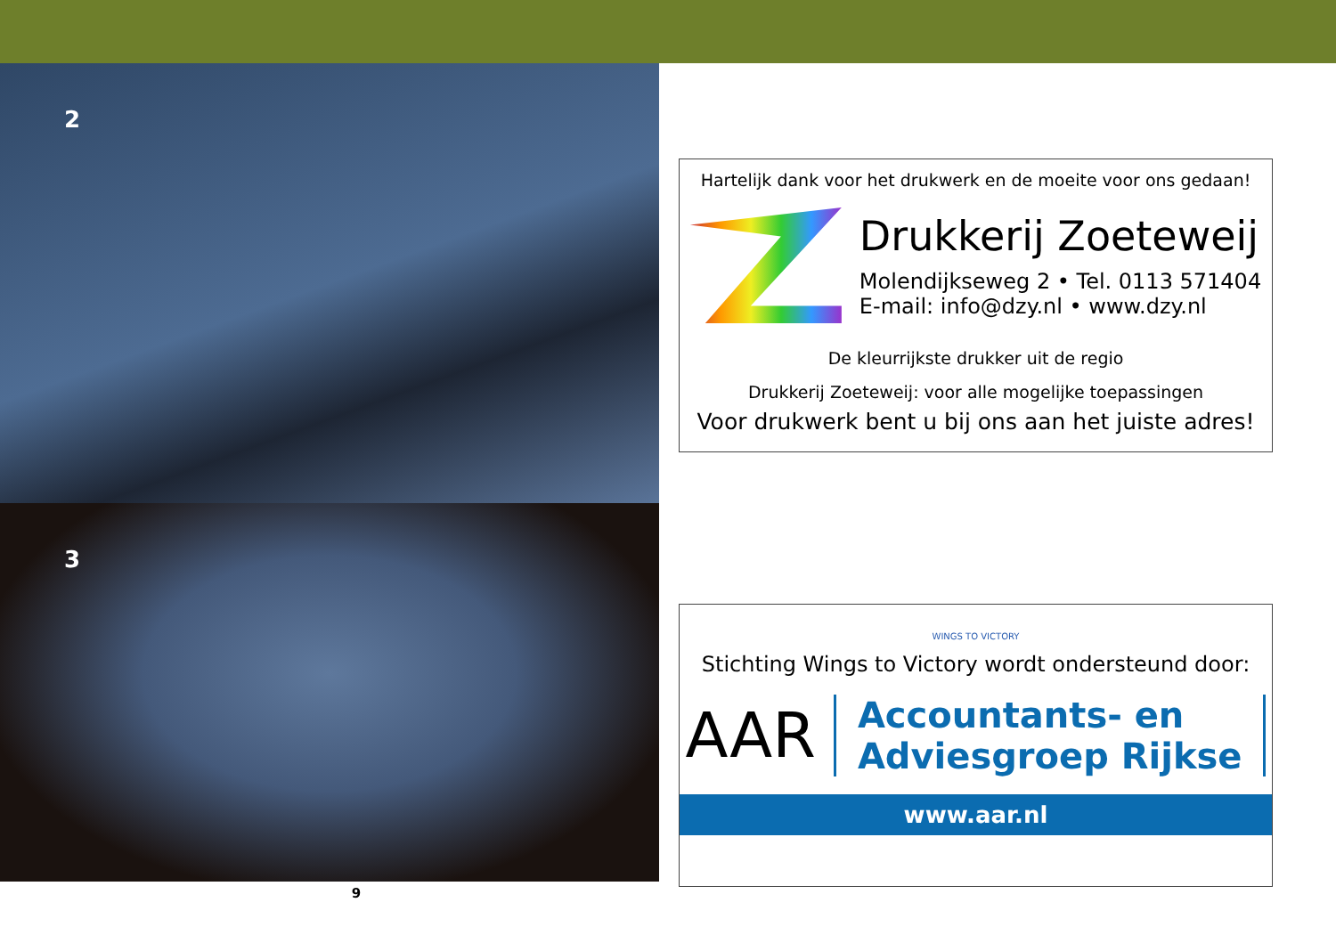2
3
Hartelijk dank voor het drukwerk en de moeite voor ons gedaan!
Drukkerij Zoeteweij
Molendijkseweg 2 • Tel. 0113 571404
E-mail: info@dzy.nl • www.dzy.nl
De kleurrijkste drukker uit de regio
Drukkerij Zoeteweij: voor alle mogelijke toepassingen
Voor drukwerk bent u bij ons aan het juiste adres!
WINGS TO VICTORY
Stichting Wings to Victory wordt ondersteund door:
AAR
Accountants- en
Adviesgroep Rijkse
www.aar.nl
9